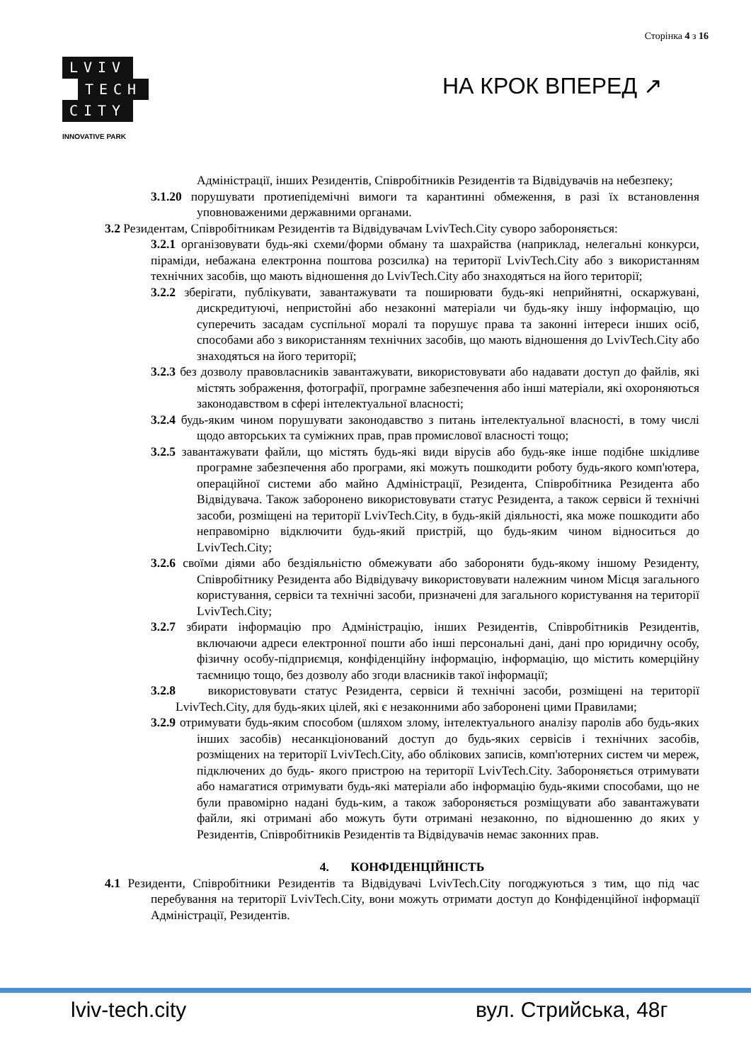Сторінка 4 з 16
LVIV
TECH
CITY
INNOVATIVE PARK
НА КРОК ВПЕРЕД ↗
Адміністрації, інших Резидентів, Співробітників Резидентів та Відвідувачів на небезпеку;
3.1.20 порушувати протиепідемічні вимоги та карантинні обмеження, в разі їх встановлення уповноваженими державними органами.
3.2 Резидентам, Співробітникам Резидентів та Відвідувачам LvivTech.City суворо забороняється:
3.2.1 організовувати будь-які схеми/форми обману та шахрайства (наприклад, нелегальні конкурси, піраміди, небажана електронна поштова розсилка) на території LvivTech.City або з використанням технічних засобів, що мають відношення до LvivTech.City або знаходяться на його території;
3.2.2 зберігати, публікувати, завантажувати та поширювати будь-які неприйнятні, оскаржувані, дискредитуючі, непристойні або незаконні матеріали чи будь-яку іншу інформацію, що суперечить засадам суспільної моралі та порушує права та законні інтереси інших осіб, способами або з використанням технічних засобів, що мають відношення до LvivTech.City або знаходяться на його території;
3.2.3 без дозволу правовласників завантажувати, використовувати або надавати доступ до файлів, які містять зображення, фотографії, програмне забезпечення або інші матеріали, які охороняються законодавством в сфері інтелектуальної власності;
3.2.4 будь-яким чином порушувати законодавство з питань інтелектуальної власності, в тому числі щодо авторських та суміжних прав, прав промислової власності тощо;
3.2.5 завантажувати файли, що містять будь-які види вірусів або будь-яке інше подібне шкідливе програмне забезпечення або програми, які можуть пошкодити роботу будь-якого комп'ютера, операційної системи або майно Адміністрації, Резидента, Співробітника Резидента або Відвідувача. Також заборонено використовувати статус Резидента, а також сервіси й технічні засоби, розміщені на території LvivTech.City, в будь-якій діяльності, яка може пошкодити або неправомірно відключити будь-який пристрій, що будь-яким чином відноситься до LvivTech.City;
3.2.6 своїми діями або бездіяльністю обмежувати або забороняти будь-якому іншому Резиденту, Співробітнику Резидента або Відвідувачу використовувати належним чином Місця загального користування, сервіси та технічні засоби, призначені для загального користування на території LvivTech.City;
3.2.7 збирати інформацію про Адміністрацію, інших Резидентів, Співробітників Резидентів, включаючи адреси електронної пошти або інші персональні дані, дані про юридичну особу, фізичну особу-підприємця, конфіденційну інформацію, інформацію, що містить комерційну таємницю тощо, без дозволу або згоди власників такої інформації;
3.2.8 використовувати статус Резидента, сервіси й технічні засоби, розміщені на території LvivTech.City, для будь-яких цілей, які є незаконними або заборонені цими Правилами;
3.2.9 отримувати будь-яким способом (шляхом злому, інтелектуального аналізу паролів або будь-яких інших засобів) несанкціонований доступ до будь-яких сервісів і технічних засобів, розміщених на території LvivTech.City, або облікових записів, комп'ютерних систем чи мереж, підключених до будь- якого пристрою на території LvivTech.City. Забороняється отримувати або намагатися отримувати будь-які матеріали або інформацію будь-якими способами, що не були правомірно надані будь-ким, а також забороняється розміщувати або завантажувати файли, які отримані або можуть бути отримані незаконно, по відношенню до яких у Резидентів, Співробітників Резидентів та Відвідувачів немає законних прав.
4. КОНФІДЕНЦІЙНІСТЬ
4.1 Резиденти, Співробітники Резидентів та Відвідувачі LvivTech.City погоджуються з тим, що під час перебування на території LvivTech.City, вони можуть отримати доступ до Конфіденційної інформації Адміністрації, Резидентів.
lviv-tech.city вул. Стрийська, 48г